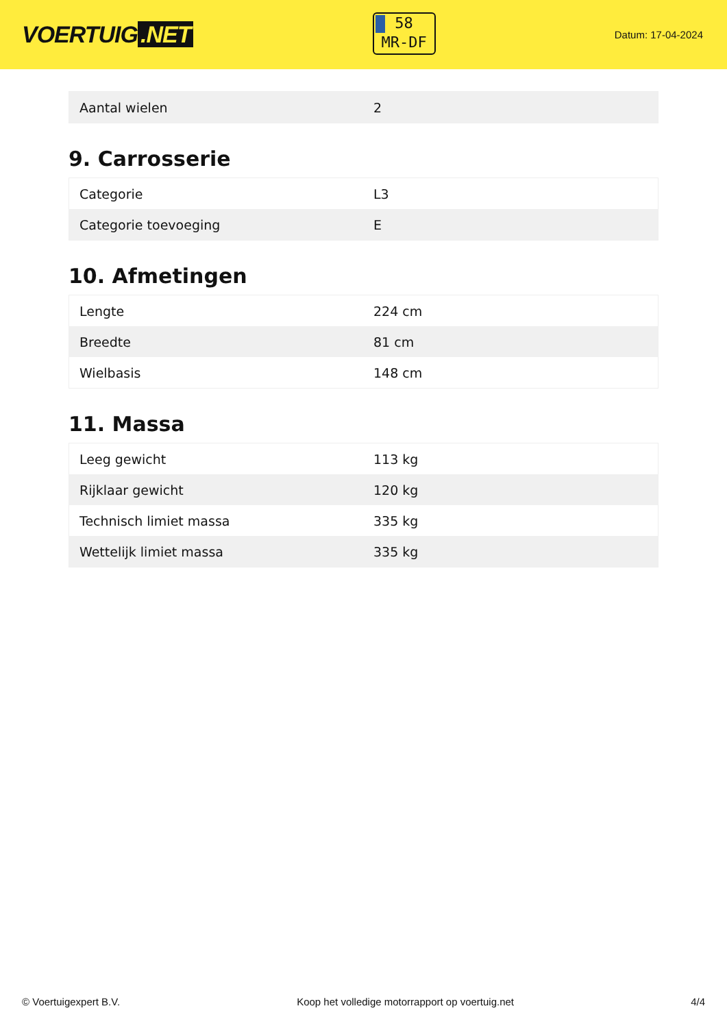VOERTUIG.NET
58
MR-DF
Datum: 17-04-2024
| Aantal wielen | 2 |
9. Carrosserie
| Categorie | L3 |
| Categorie toevoeging | E |
10. Afmetingen
| Lengte | 224 cm |
| Breedte | 81 cm |
| Wielbasis | 148 cm |
11. Massa
| Leeg gewicht | 113 kg |
| Rijklaar gewicht | 120 kg |
| Technisch limiet massa | 335 kg |
| Wettelijk limiet massa | 335 kg |
© Voertuigexpert B.V. Koop het volledige motorrapport op voertuig.net 4/4